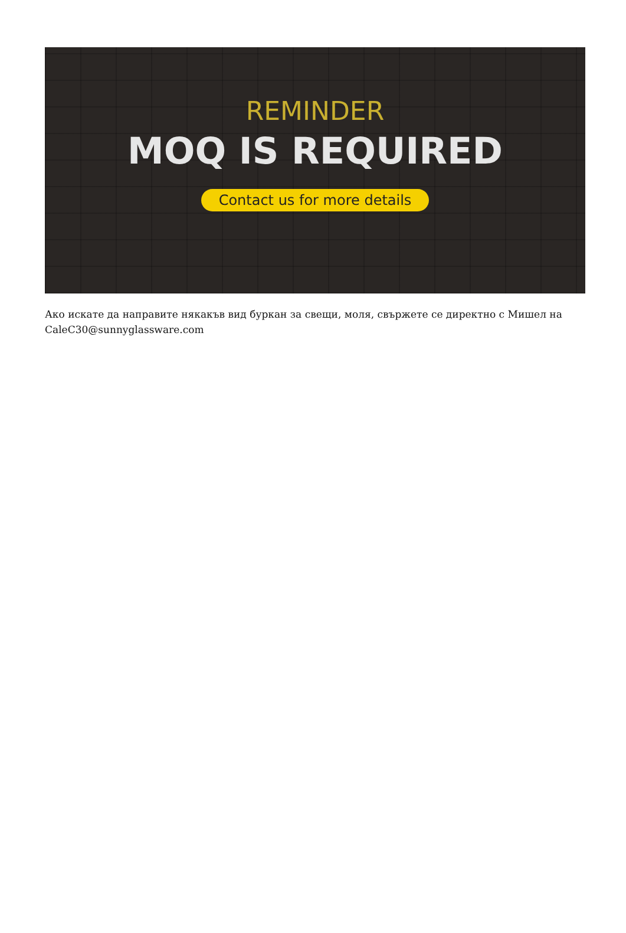REMINDER
MOQ IS REQUIRED
Contact us for more details
Ако искате да направите някакъв вид буркан за свещи, моля, свържете се директно с Мишел на CaleC30@sunnyglassware.com